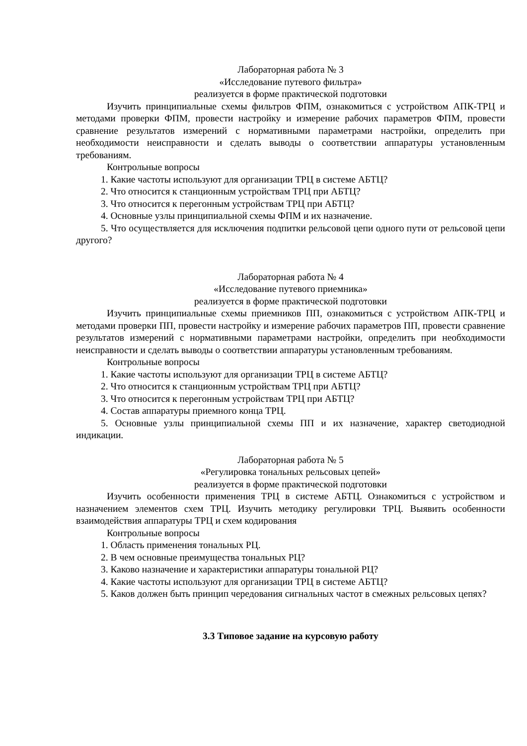Лабораторная работа № 3
«Исследование путевого фильтра»
реализуется в форме практической подготовки
Изучить принципиальные схемы фильтров ФПМ, ознакомиться с устройством АПК-ТРЦ и методами проверки ФПМ, провести настройку и измерение рабочих параметров ФПМ, провести сравнение результатов измерений с нормативными параметрами настройки, определить при необходимости неисправности и сделать выводы о соответствии аппаратуры установленным требованиям.
Контрольные вопросы
1. Какие частоты используют для организации ТРЦ в системе АБТЦ?
2. Что относится к станционным устройствам ТРЦ при АБТЦ?
3. Что относится к перегонным устройствам ТРЦ при АБТЦ?
4. Основные узлы принципиальной схемы ФПМ и их назначение.
5. Что осуществляется для исключения подпитки рельсовой цепи одного пути от рельсовой цепи другого?
Лабораторная работа № 4
«Исследование путевого приемника»
реализуется в форме практической подготовки
Изучить принципиальные схемы приемников ПП, ознакомиться с устройством АПК-ТРЦ и методами проверки ПП, провести настройку и измерение рабочих параметров ПП, провести сравнение результатов измерений с нормативными параметрами настройки, определить при необходимости неисправности и сделать выводы о соответствии аппаратуры установленным требованиям.
Контрольные вопросы
1. Какие частоты используют для организации ТРЦ в системе АБТЦ?
2. Что относится к станционным устройствам ТРЦ при АБТЦ?
3. Что относится к перегонным устройствам ТРЦ при АБТЦ?
4. Состав аппаратуры приемного конца ТРЦ.
5. Основные узлы принципиальной схемы ПП и их назначение, характер светодиодной индикации.
Лабораторная работа № 5
«Регулировка тональных рельсовых цепей»
реализуется в форме практической подготовки
Изучить особенности применения ТРЦ в системе АБТЦ. Ознакомиться с устройством и назначением элементов схем ТРЦ. Изучить методику регулировки ТРЦ. Выявить особенности взаимодействия аппаратуры ТРЦ и схем кодирования
Контрольные вопросы
1. Область применения тональных РЦ.
2. В чем основные преимущества тональных РЦ?
3. Каково назначение и характеристики аппаратуры тональной РЦ?
4. Какие частоты используют для организации ТРЦ в системе АБТЦ?
5. Каков должен быть принцип чередования сигнальных частот в смежных рельсовых цепях?
3.3 Типовое задание на курсовую работу